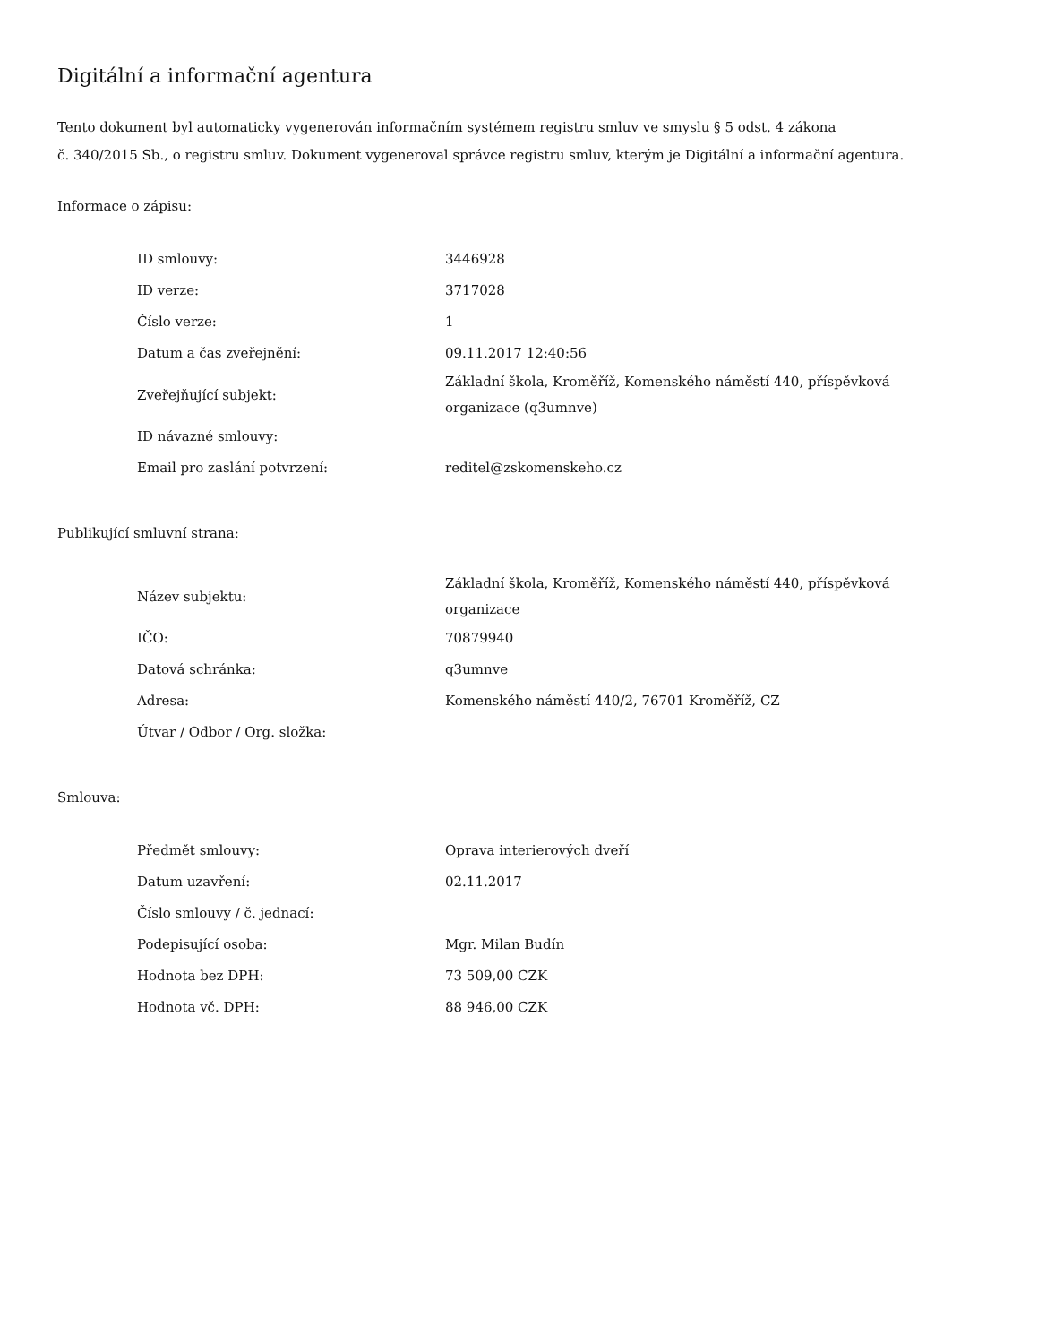Digitální a informační agentura
Tento dokument byl automaticky vygenerován informačním systémem registru smluv ve smyslu § 5 odst. 4 zákona
č. 340/2015 Sb., o registru smluv. Dokument vygeneroval správce registru smluv, kterým je Digitální a informační agentura.
Informace o zápisu:
| ID smlouvy: | 3446928 |
| ID verze: | 3717028 |
| Číslo verze: | 1 |
| Datum a čas zveřejnění: | 09.11.2017 12:40:56 |
| Zveřejňující subjekt: | Základní škola, Kroměříž, Komenského náměstí 440, příspěvková organizace (q3umnve) |
| ID návazné smlouvy: | |
| Email pro zaslání potvrzení: | reditel@zskomenskeho.cz |
Publikující smluvní strana:
| Název subjektu: | Základní škola, Kroměříž, Komenského náměstí 440, příspěvková organizace |
| IČO: | 70879940 |
| Datová schránka: | q3umnve |
| Adresa: | Komenského náměstí 440/2, 76701 Kroměříž, CZ |
| Útvar / Odbor / Org. složka: | |
Smlouva:
| Předmět smlouvy: | Oprava interierových dveří |
| Datum uzavření: | 02.11.2017 |
| Číslo smlouvy / č. jednací: | |
| Podepisující osoba: | Mgr. Milan Budín |
| Hodnota bez DPH: | 73 509,00 CZK |
| Hodnota vč. DPH: | 88 946,00 CZK |